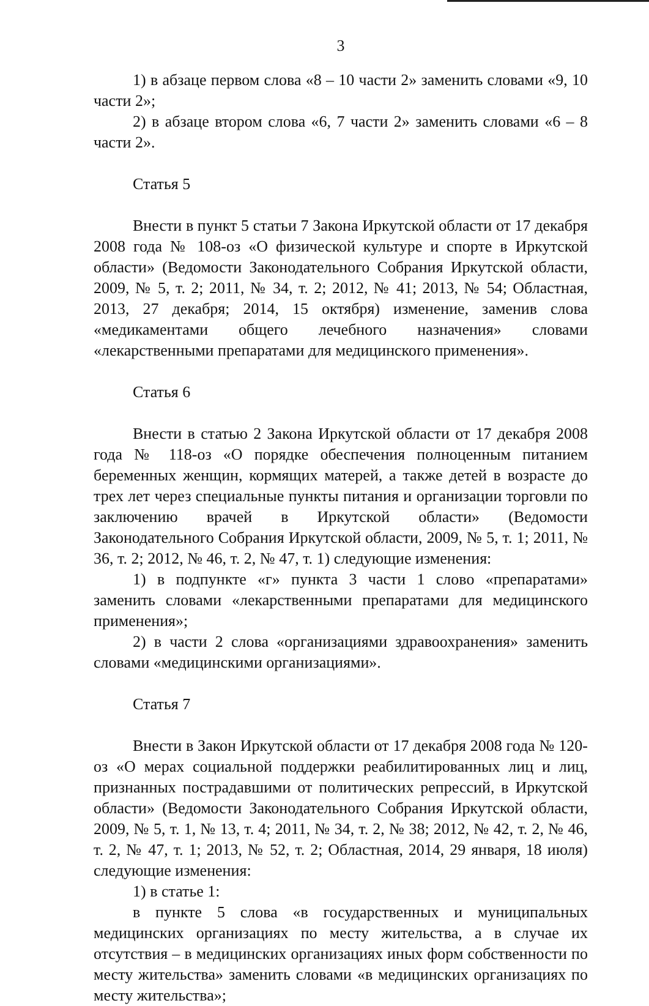3
1) в абзаце первом слова «8 – 10 части 2» заменить словами «9, 10 части 2»;
2) в абзаце втором слова «6, 7 части 2» заменить словами «6 – 8 части 2».
Статья 5
Внести в пункт 5 статьи 7 Закона Иркутской области от 17 декабря 2008 года № 108-оз «О физической культуре и спорте в Иркутской области» (Ведомости Законодательного Собрания Иркутской области, 2009, № 5, т. 2; 2011, № 34, т. 2; 2012, № 41; 2013, № 54; Областная, 2013, 27 декабря; 2014, 15 октября) изменение, заменив слова «медикаментами общего лечебного назначения» словами «лекарственными препаратами для медицинского применения».
Статья 6
Внести в статью 2 Закона Иркутской области от 17 декабря 2008 года № 118-оз «О порядке обеспечения полноценным питанием беременных женщин, кормящих матерей, а также детей в возрасте до трех лет через специальные пункты питания и организации торговли по заключению врачей в Иркутской области» (Ведомости Законодательного Собрания Иркутской области, 2009, № 5, т. 1; 2011, № 36, т. 2; 2012, № 46, т. 2, № 47, т. 1) следующие изменения:
1) в подпункте «г» пункта 3 части 1 слово «препаратами» заменить словами «лекарственными препаратами для медицинского применения»;
2) в части 2 слова «организациями здравоохранения» заменить словами «медицинскими организациями».
Статья 7
Внести в Закон Иркутской области от 17 декабря 2008 года № 120-оз «О мерах социальной поддержки реабилитированных лиц и лиц, признанных пострадавшими от политических репрессий, в Иркутской области» (Ведомости Законодательного Собрания Иркутской области, 2009, № 5, т. 1, № 13, т. 4; 2011, № 34, т. 2, № 38; 2012, № 42, т. 2, № 46, т. 2, № 47, т. 1; 2013, № 52, т. 2; Областная, 2014, 29 января, 18 июля) следующие изменения:
1) в статье 1:
в пункте 5 слова «в государственных и муниципальных медицинских организациях по месту жительства, а в случае их отсутствия – в медицинских организациях иных форм собственности по месту жительства» заменить словами «в медицинских организациях по месту жительства»;